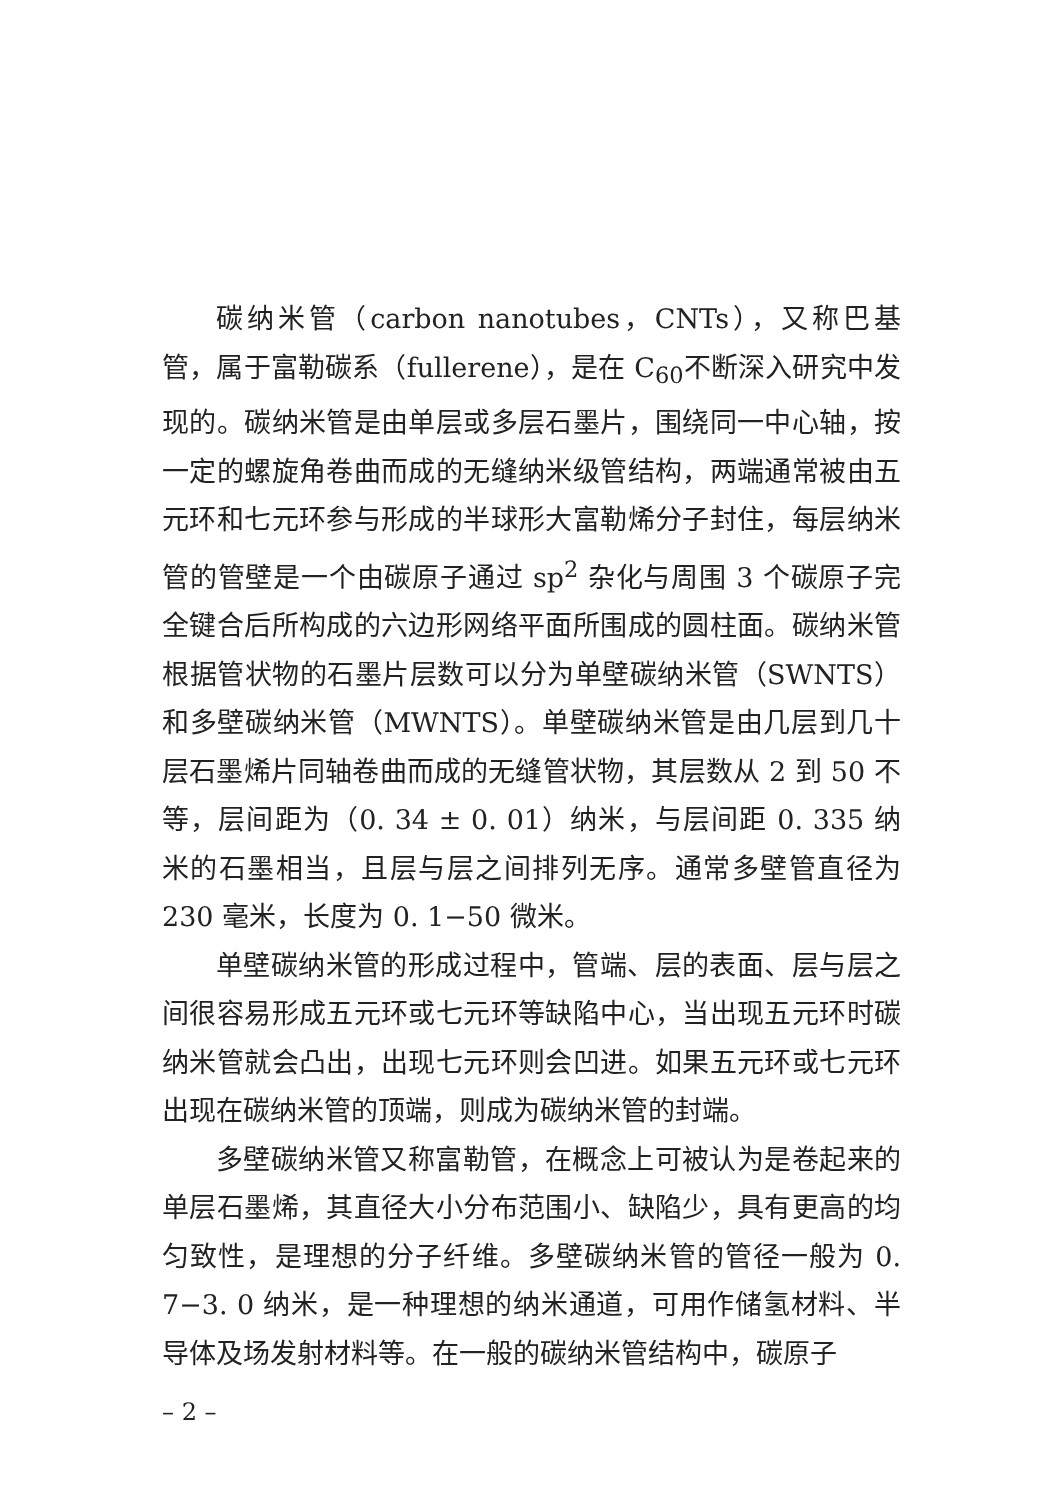碳纳米管（carbon nanotubes，CNTs），又称巴基管，属于富勒碳系（fullerene），是在 C<sub>60</sub>不断深入研究中发现的。碳纳米管是由单层或多层石墨片，围绕同一中心轴，按一定的螺旋角卷曲而成的无缝纳米级管结构，两端通常被由五元环和七元环参与形成的半球形大富勒烯分子封住，每层纳米管的管壁是一个由碳原子通过 sp<sup>2</sup> 杂化与周围 3 个碳原子完全键合后所构成的六边形网络平面所围成的圆柱面。碳纳米管根据管状物的石墨片层数可以分为单壁碳纳米管（SWNTS）和多壁碳纳米管（MWNTS）。单壁碳纳米管是由几层到几十层石墨烯片同轴卷曲而成的无缝管状物，其层数从 2 到 50 不等，层间距为（0. 34 ± 0. 01）纳米，与层间距 0. 335 纳米的石墨相当，且层与层之间排列无序。通常多壁管直径为 230 毫米，长度为 0. 1−50 微米。
单壁碳纳米管的形成过程中，管端、层的表面、层与层之间很容易形成五元环或七元环等缺陷中心，当出现五元环时碳纳米管就会凸出，出现七元环则会凹进。如果五元环或七元环出现在碳纳米管的顶端，则成为碳纳米管的封端。
多壁碳纳米管又称富勒管，在概念上可被认为是卷起来的单层石墨烯，其直径大小分布范围小、缺陷少，具有更高的均匀致性，是理想的分子纤维。多壁碳纳米管的管径一般为 0. 7−3. 0 纳米，是一种理想的纳米通道，可用作储氢材料、半导体及场发射材料等。在一般的碳纳米管结构中，碳原子
– 2 –